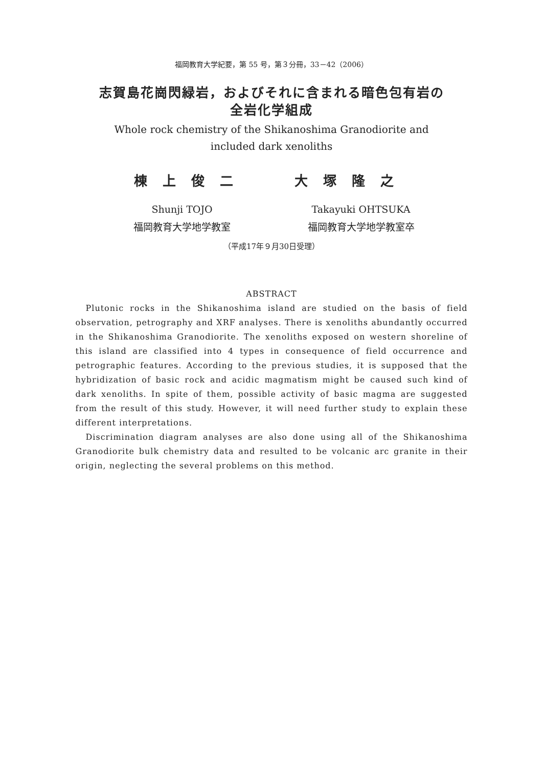福岡教育大学紀要，第 55 号，第３分冊，33－42（2006）
志賀島花崗閃緑岩，およびそれに含まれる暗色包有岩の
全岩化学組成
Whole rock chemistry of the Shikanoshima Granodiorite and
included dark xenoliths
棟上俊二 大塚隆之
Shunji TOJO
福岡教育大学地学教室
Takayuki OHTSUKA
福岡教育大学地学教室卒
（平成17年９月30日受理）
ABSTRACT
Plutonic rocks in the Shikanoshima island are studied on the basis of field observation, petrography and XRF analyses. There is xenoliths abundantly occurred in the Shikanoshima Granodiorite. The xenoliths exposed on western shoreline of this island are classified into 4 types in consequence of field occurrence and petrographic features. According to the previous studies, it is supposed that the hybridization of basic rock and acidic magmatism might be caused such kind of dark xenoliths. In spite of them, possible activity of basic magma are suggested from the result of this study. However, it will need further study to explain these different interpretations.
Discrimination diagram analyses are also done using all of the Shikanoshima Granodiorite bulk chemistry data and resulted to be volcanic arc granite in their origin, neglecting the several problems on this method.